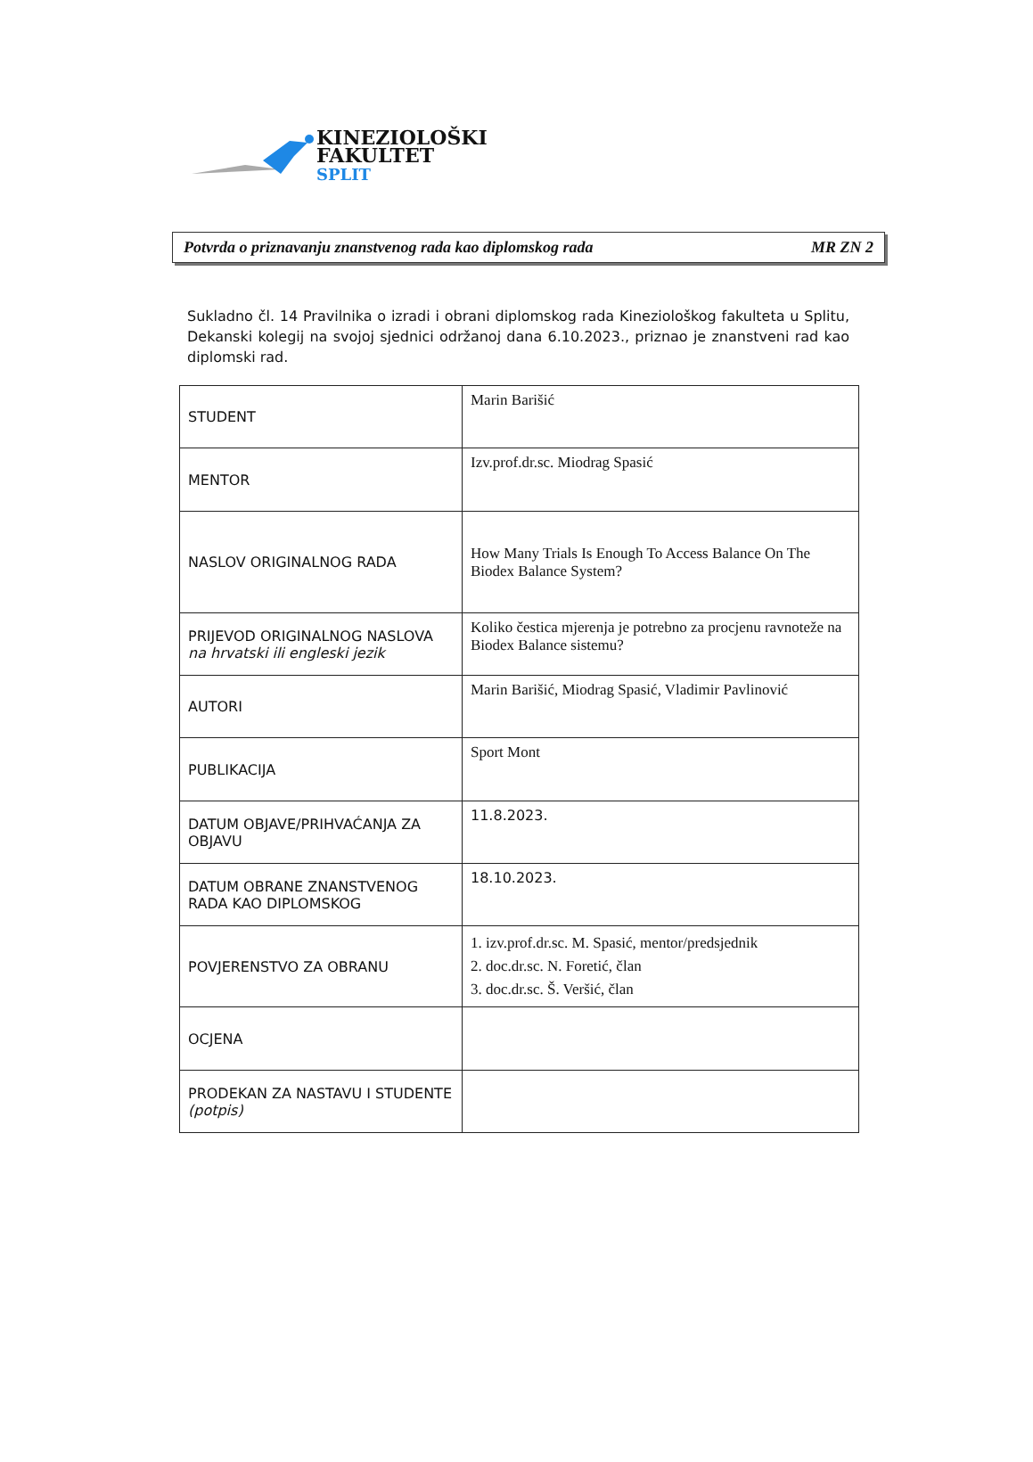KINEZIOLOŠKI
FAKULTET
SPLIT
Potvrda o priznavanju znanstvenog rada kao diplomskog rada MR ZN 2
Sukladno čl. 14 Pravilnika o izradi i obrani diplomskog rada Kineziološkog fakulteta u Splitu, Dekanski kolegij na svojoj sjednici održanoj dana 6.10.2023., priznao je znanstveni rad kao diplomski rad.
| STUDENT | Marin Barišić |
| MENTOR | Izv.prof.dr.sc. Miodrag Spasić |
| NASLOV ORIGINALNOG RADA | How Many Trials Is Enough To Access Balance On The Biodex Balance System? |
| PRIJEVOD ORIGINALNOG NASLOVA na hrvatski ili engleski jezik | Koliko čestica mjerenja je potrebno za procjenu ravnoteže na Biodex Balance sistemu? |
| AUTORI | Marin Barišić, Miodrag Spasić, Vladimir Pavlinović |
| PUBLIKACIJA | Sport Mont |
| DATUM OBJAVE/PRIHVAĆANJA ZA OBJAVU | 11.8.2023. |
| DATUM OBRANE ZNANSTVENOG RADA KAO DIPLOMSKOG | 18.10.2023. |
| POVJERENSTVO ZA OBRANU | 1. izv.prof.dr.sc. M. Spasić, mentor/predsjednik 2. doc.dr.sc. N. Foretić, član 3. doc.dr.sc. Š. Veršić, član |
| OCJENA | |
| PRODEKAN ZA NASTAVU I STUDENTE (potpis) | |